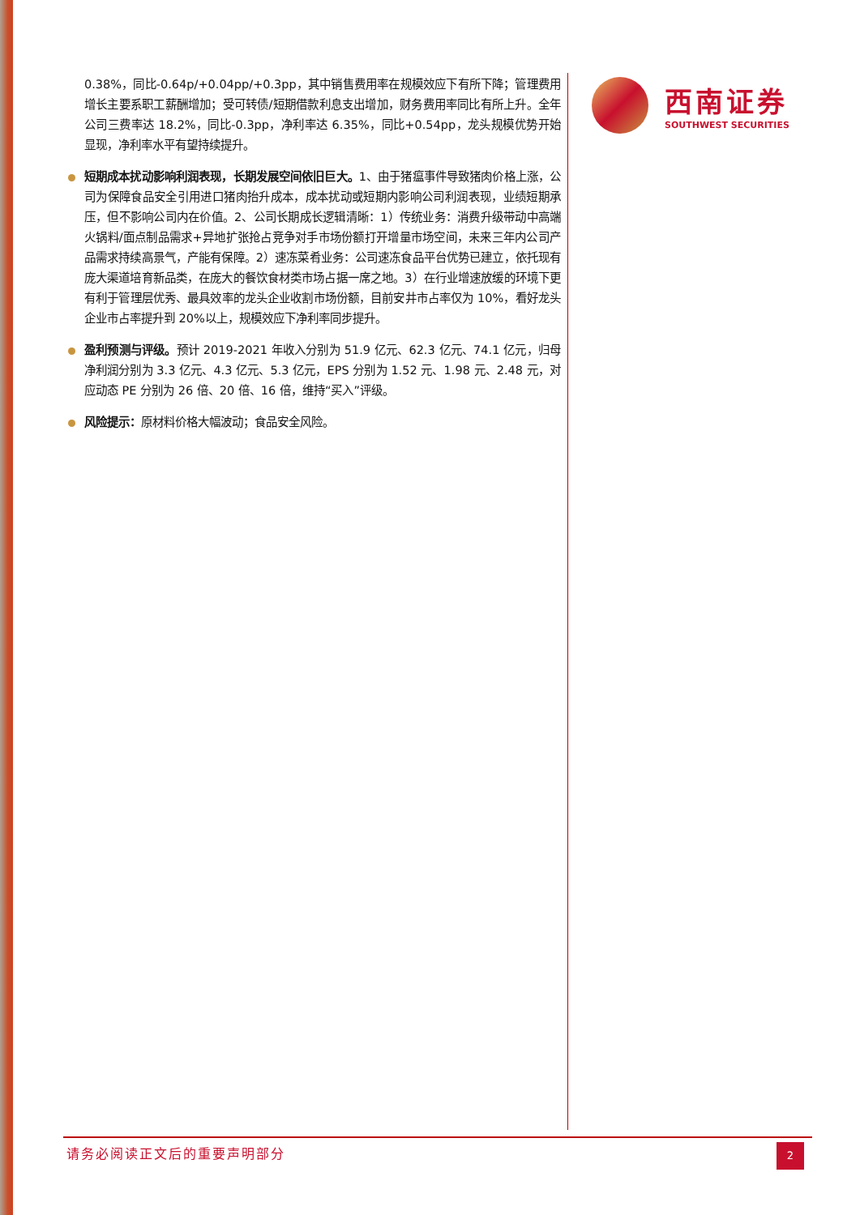0.38%，同比-0.64p/+0.04pp/+0.3pp，其中销售费用率在规模效应下有所下降；管理费用增长主要系职工薪酬增加；受可转债/短期借款利息支出增加，财务费用率同比有所上升。全年公司三费率达 18.2%，同比-0.3pp，净利率达 6.35%，同比+0.54pp，龙头规模优势开始显现，净利率水平有望持续提升。
短期成本扰动影响利润表现，长期发展空间依旧巨大。1、由于猪瘟事件导致猪肉价格上涨，公司为保障食品安全引用进口猪肉抬升成本，成本扰动或短期内影响公司利润表现，业绩短期承压，但不影响公司内在价值。2、公司长期成长逻辑清晰：1）传统业务：消费升级带动中高端火锅料/面点制品需求+异地扩张抢占竞争对手市场份额打开增量市场空间，未来三年内公司产品需求持续高景气，产能有保障。2）速冻菜肴业务：公司速冻食品平台优势已建立，依托现有庞大渠道培育新品类，在庞大的餐饮食材类市场占据一席之地。3）在行业增速放缓的环境下更有利于管理层优秀、最具效率的龙头企业收割市场份额，目前安井市占率仅为 10%，看好龙头企业市占率提升到 20%以上，规模效应下净利率同步提升。
盈利预测与评级。预计 2019-2021 年收入分别为 51.9 亿元、62.3 亿元、74.1 亿元，归母净利润分别为 3.3 亿元、4.3 亿元、5.3 亿元，EPS 分别为 1.52 元、1.98 元、2.48 元，对应动态 PE 分别为 26 倍、20 倍、16 倍，维持“买入”评级。
风险提示：原材料价格大幅波动；食品安全风险。
西南证券
SOUTHWEST SECURITIES
请务必阅读正文后的重要声明部分
2